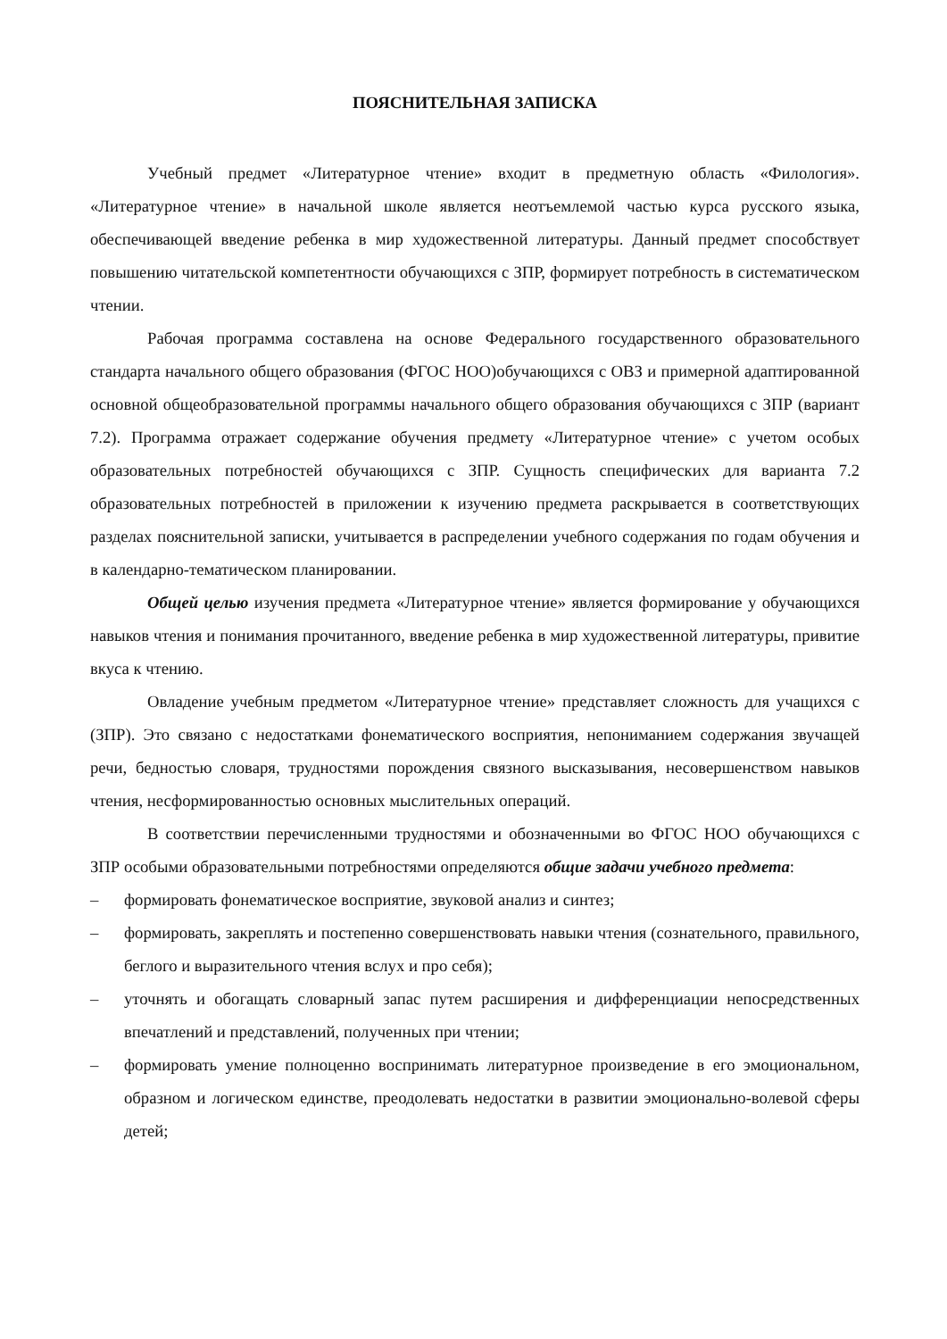ПОЯСНИТЕЛЬНАЯ ЗАПИСКА
Учебный предмет «Литературное чтение» входит в предметную область «Филология». «Литературное чтение» в начальной школе является неотъемлемой частью курса русского языка, обеспечивающей введение ребенка в мир художественной литературы. Данный предмет способствует повышению читательской компетентности обучающихся с ЗПР, формирует потребность в систематическом чтении.
Рабочая программа составлена на основе Федерального государственного образовательного стандарта начального общего образования (ФГОС НОО)обучающихся с ОВЗ и примерной адаптированной основной общеобразовательной программы начального общего образования обучающихся с ЗПР (вариант 7.2). Программа отражает содержание обучения предмету «Литературное чтение» с учетом особых образовательных потребностей обучающихся с ЗПР. Сущность специфических для варианта 7.2 образовательных потребностей в приложении к изучению предмета раскрывается в соответствующих разделах пояснительной записки, учитывается в распределении учебного содержания по годам обучения и в календарно-тематическом планировании.
Общей целью изучения предмета «Литературное чтение» является формирование у обучающихся навыков чтения и понимания прочитанного, введение ребенка в мир художественной литературы, привитие вкуса к чтению.
Овладение учебным предметом «Литературное чтение» представляет сложность для учащихся с (ЗПР). Это связано с недостатками фонематического восприятия, непониманием содержания звучащей речи, бедностью словаря, трудностями порождения связного высказывания, несовершенством навыков чтения, несформированностью основных мыслительных операций.
В соответствии перечисленными трудностями и обозначенными во ФГОС НОО обучающихся с ЗПР особыми образовательными потребностями определяются общие задачи учебного предмета:
– формировать фонематическое восприятие, звуковой анализ и синтез;
– формировать, закреплять и постепенно совершенствовать навыки чтения (сознательного, правильного, беглого и выразительного чтения вслух и про себя);
– уточнять и обогащать словарный запас путем расширения и дифференциации непосредственных впечатлений и представлений, полученных при чтении;
– формировать умение полноценно воспринимать литературное произведение в его эмоциональном, образном и логическом единстве, преодолевать недостатки в развитии эмоционально-волевой сферы детей;